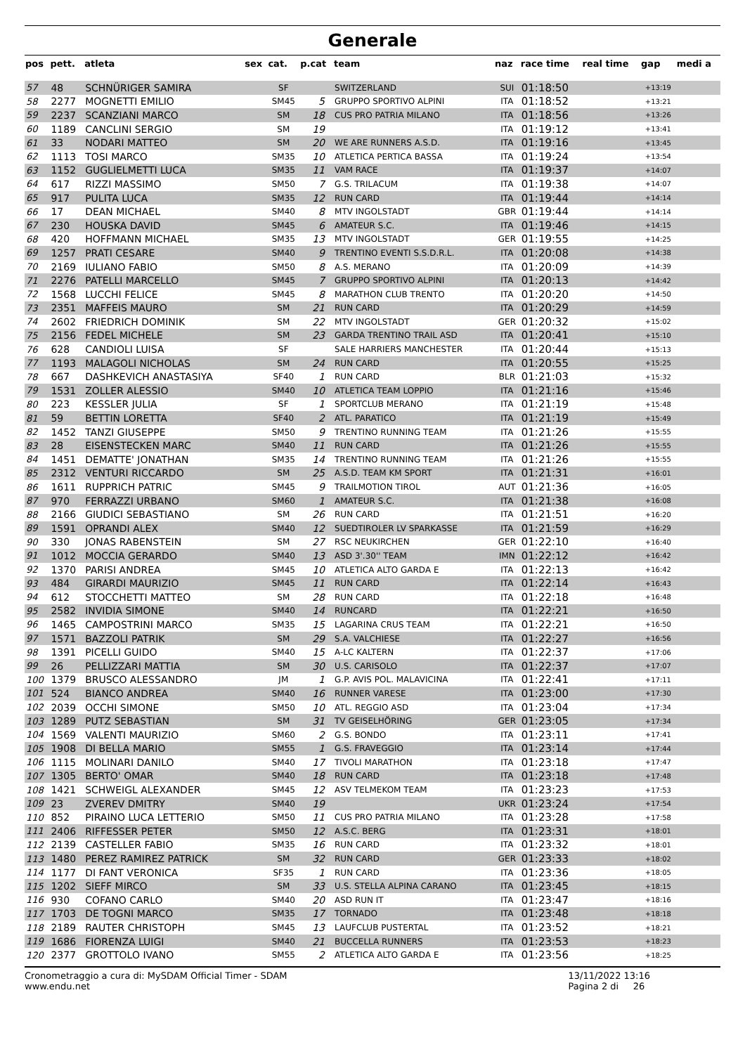Generale
| pos | pett. | atleta | sex | cat. | p.cat | team | naz | race time | real time | gap | medi a |
| --- | --- | --- | --- | --- | --- | --- | --- | --- | --- | --- | --- |
| 57 | 48 | SCHNÜRIGER SAMIRA | | SF | | SWITZERLAND | SUI | 01:18:50 | | +13:19 | |
| 58 | 2277 | MOGNETTI EMILIO | | SM45 | 5 | GRUPPO SPORTIVO ALPINI | ITA | 01:18:52 | | +13:21 | |
| 59 | 2237 | SCANZIANI MARCO | | SM | 18 | CUS PRO PATRIA MILANO | ITA | 01:18:56 | | +13:26 | |
| 60 | 1189 | CANCLINI SERGIO | | SM | 19 | | ITA | 01:19:12 | | +13:41 | |
| 61 | 33 | NODARI MATTEO | | SM | 20 | WE ARE RUNNERS A.S.D. | ITA | 01:19:16 | | +13:45 | |
| 62 | 1113 | TOSI MARCO | | SM35 | 10 | ATLETICA PERTICA BASSA | ITA | 01:19:24 | | +13:54 | |
| 63 | 1152 | GUGLIELMETTI LUCA | | SM35 | 11 | VAM RACE | ITA | 01:19:37 | | +14:07 | |
| 64 | 617 | RIZZI MASSIMO | | SM50 | 7 | G.S. TRILACUM | ITA | 01:19:38 | | +14:07 | |
| 65 | 917 | PULITA LUCA | | SM35 | 12 | RUN CARD | ITA | 01:19:44 | | +14:14 | |
| 66 | 17 | DEAN MICHAEL | | SM40 | 8 | MTV INGOLSTADT | GBR | 01:19:44 | | +14:14 | |
| 67 | 230 | HOUSKA DAVID | | SM45 | 6 | AMATEUR S.C. | ITA | 01:19:46 | | +14:15 | |
| 68 | 420 | HOFFMANN MICHAEL | | SM35 | 13 | MTV INGOLSTADT | GER | 01:19:55 | | +14:25 | |
| 69 | 1257 | PRATI CESARE | | SM40 | 9 | TRENTINO EVENTI S.S.D.R.L. | ITA | 01:20:08 | | +14:38 | |
| 70 | 2169 | IULIANO FABIO | | SM50 | 8 | A.S. MERANO | ITA | 01:20:09 | | +14:39 | |
| 71 | 2276 | PATELLI MARCELLO | | SM45 | 7 | GRUPPO SPORTIVO ALPINI | ITA | 01:20:13 | | +14:42 | |
| 72 | 1568 | LUCCHI FELICE | | SM45 | 8 | MARATHON CLUB TRENTO | ITA | 01:20:20 | | +14:50 | |
| 73 | 2351 | MAFFEIS MAURO | | SM | 21 | RUN CARD | ITA | 01:20:29 | | +14:59 | |
| 74 | 2602 | FRIEDRICH DOMINIK | | SM | 22 | MTV INGOLSTADT | GER | 01:20:32 | | +15:02 | |
| 75 | 2156 | FEDEL MICHELE | | SM | 23 | GARDA TRENTINO TRAIL ASD | ITA | 01:20:41 | | +15:10 | |
| 76 | 628 | CANDIOLI LUISA | | SF | | SALE HARRIERS MANCHESTER | ITA | 01:20:44 | | +15:13 | |
| 77 | 1193 | MALAGOLI NICHOLAS | | SM | 24 | RUN CARD | ITA | 01:20:55 | | +15:25 | |
| 78 | 667 | DASHKEVICH ANASTASIYA | | SF40 | 1 | RUN CARD | BLR | 01:21:03 | | +15:32 | |
| 79 | 1531 | ZOLLER ALESSIO | | SM40 | 10 | ATLETICA TEAM LOPPIO | ITA | 01:21:16 | | +15:46 | |
| 80 | 223 | KESSLER JULIA | | SF | 1 | SPORTCLUB MERANO | ITA | 01:21:19 | | +15:48 | |
| 81 | 59 | BETTIN LORETTA | | SF40 | 2 | ATL. PARATICO | ITA | 01:21:19 | | +15:49 | |
| 82 | 1452 | TANZI GIUSEPPE | | SM50 | 9 | TRENTINO RUNNING TEAM | ITA | 01:21:26 | | +15:55 | |
| 83 | 28 | EISENSTECKEN MARC | | SM40 | 11 | RUN CARD | ITA | 01:21:26 | | +15:55 | |
| 84 | 1451 | DEMATTE' JONATHAN | | SM35 | 14 | TRENTINO RUNNING TEAM | ITA | 01:21:26 | | +15:55 | |
| 85 | 2312 | VENTURI RICCARDO | | SM | 25 | A.S.D. TEAM KM SPORT | ITA | 01:21:31 | | +16:01 | |
| 86 | 1611 | RUPPRICH PATRIC | | SM45 | 9 | TRAILMOTION TIROL | AUT | 01:21:36 | | +16:05 | |
| 87 | 970 | FERRAZZI URBANO | | SM60 | 1 | AMATEUR S.C. | ITA | 01:21:38 | | +16:08 | |
| 88 | 2166 | GIUDICI SEBASTIANO | | SM | 26 | RUN CARD | ITA | 01:21:51 | | +16:20 | |
| 89 | 1591 | OPRANDI ALEX | | SM40 | 12 | SUEDTIROLER LV SPARKASSE | ITA | 01:21:59 | | +16:29 | |
| 90 | 330 | JONAS RABENSTEIN | | SM | 27 | RSC NEUKIRCHEN | GER | 01:22:10 | | +16:40 | |
| 91 | 1012 | MOCCIA GERARDO | | SM40 | 13 | ASD 3'.30'' TEAM | IMN | 01:22:12 | | +16:42 | |
| 92 | 1370 | PARISI ANDREA | | SM45 | 10 | ATLETICA ALTO GARDA E | ITA | 01:22:13 | | +16:42 | |
| 93 | 484 | GIRARDI MAURIZIO | | SM45 | 11 | RUN CARD | ITA | 01:22:14 | | +16:43 | |
| 94 | 612 | STOCCHETTI MATTEO | | SM | 28 | RUN CARD | ITA | 01:22:18 | | +16:48 | |
| 95 | 2582 | INVIDIA SIMONE | | SM40 | 14 | RUNCARD | ITA | 01:22:21 | | +16:50 | |
| 96 | 1465 | CAMPOSTRINI MARCO | | SM35 | 15 | LAGARINA CRUS TEAM | ITA | 01:22:21 | | +16:50 | |
| 97 | 1571 | BAZZOLI PATRIK | | SM | 29 | S.A. VALCHIESE | ITA | 01:22:27 | | +16:56 | |
| 98 | 1391 | PICELLI GUIDO | | SM40 | 15 | A-LC KALTERN | ITA | 01:22:37 | | +17:06 | |
| 99 | 26 | PELLIZZARI MATTIA | | SM | 30 | U.S. CARISOLO | ITA | 01:22:37 | | +17:07 | |
| 100 | 1379 | BRUSCO ALESSANDRO | | JM | 1 | G.P. AVIS POL. MALAVICINA | ITA | 01:22:41 | | +17:11 | |
| 101 | 524 | BIANCO ANDREA | | SM40 | 16 | RUNNER VARESE | ITA | 01:23:00 | | +17:30 | |
| 102 | 2039 | OCCHI SIMONE | | SM50 | 10 | ATL. REGGIO ASD | ITA | 01:23:04 | | +17:34 | |
| 103 | 1289 | PUTZ SEBASTIAN | | SM | 31 | TV GEISELHÖRING | GER | 01:23:05 | | +17:34 | |
| 104 | 1569 | VALENTI MAURIZIO | | SM60 | 2 | G.S. BONDO | ITA | 01:23:11 | | +17:41 | |
| 105 | 1908 | DI BELLA MARIO | | SM55 | 1 | G.S. FRAVEGGIO | ITA | 01:23:14 | | +17:44 | |
| 106 | 1115 | MOLINARI DANILO | | SM40 | 17 | TIVOLI MARATHON | ITA | 01:23:18 | | +17:47 | |
| 107 | 1305 | BERTO' OMAR | | SM40 | 18 | RUN CARD | ITA | 01:23:18 | | +17:48 | |
| 108 | 1421 | SCHWEIGL ALEXANDER | | SM45 | 12 | ASV TELMEKOM TEAM | ITA | 01:23:23 | | +17:53 | |
| 109 | 23 | ZVEREV DMITRY | | SM40 | 19 | | UKR | 01:23:24 | | +17:54 | |
| 110 | 852 | PIRAINO LUCA LETTERIO | | SM50 | 11 | CUS PRO PATRIA MILANO | ITA | 01:23:28 | | +17:58 | |
| 111 | 2406 | RIFFESSER PETER | | SM50 | 12 | A.S.C. BERG | ITA | 01:23:31 | | +18:01 | |
| 112 | 2139 | CASTELLER FABIO | | SM35 | 16 | RUN CARD | ITA | 01:23:32 | | +18:01 | |
| 113 | 1480 | PEREZ RAMIREZ PATRICK | | SM | 32 | RUN CARD | GER | 01:23:33 | | +18:02 | |
| 114 | 1177 | DI FANT VERONICA | | SF35 | 1 | RUN CARD | ITA | 01:23:36 | | +18:05 | |
| 115 | 1202 | SIEFF MIRCO | | SM | 33 | U.S. STELLA ALPINA CARANO | ITA | 01:23:45 | | +18:15 | |
| 116 | 930 | COFANO CARLO | | SM40 | 20 | ASD RUN IT | ITA | 01:23:47 | | +18:16 | |
| 117 | 1703 | DE TOGNI MARCO | | SM35 | 17 | TORNADO | ITA | 01:23:48 | | +18:18 | |
| 118 | 2189 | RAUTER CHRISTOPH | | SM45 | 13 | LAUFCLUB PUSTERTAL | ITA | 01:23:52 | | +18:21 | |
| 119 | 1686 | FIORENZA LUIGI | | SM40 | 21 | BUCCELLA RUNNERS | ITA | 01:23:53 | | +18:23 | |
| 120 | 2377 | GROTTOLO IVANO | | SM55 | 2 | ATLETICA ALTO GARDA E | ITA | 01:23:56 | | +18:25 | |
Cronometraggio a cura di: MySDAM Official Timer - SDAM
www.endu.net
13/11/2022 13:16
Pagina 2 di 26